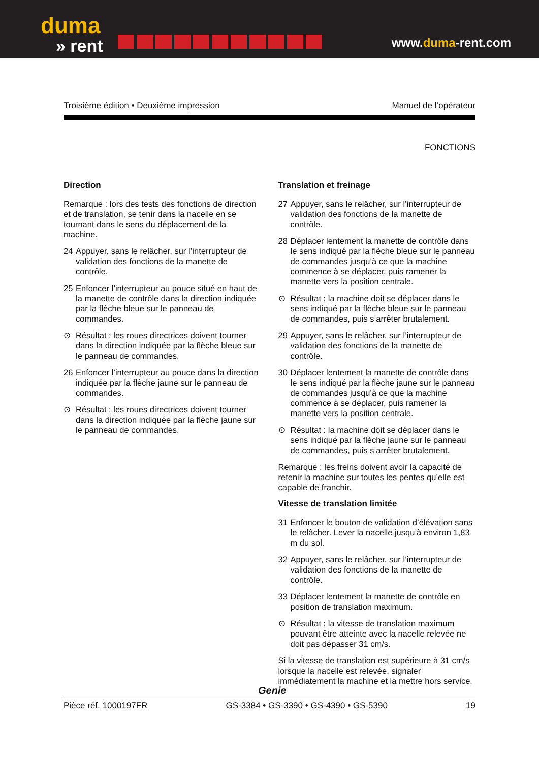duma
» rent
www.duma-rent.com
Troisième édition • Deuxième impression Manuel de l’opérateur
FONCTIONS
Direction
Remarque : lors des tests des fonctions de direction et de translation, se tenir dans la nacelle en se tournant dans le sens du déplacement de la machine.
24 Appuyer, sans le relâcher, sur l’interrupteur de validation des fonctions de la manette de contrôle.
25 Enfoncer l’interrupteur au pouce situé en haut de la manette de contrôle dans la direction indiquée par la flèche bleue sur le panneau de commandes.
⊙ Résultat : les roues directrices doivent tourner dans la direction indiquée par la flèche bleue sur le panneau de commandes.
26 Enfoncer l’interrupteur au pouce dans la direction indiquée par la flèche jaune sur le panneau de commandes.
⊙ Résultat : les roues directrices doivent tourner dans la direction indiquée par la flèche jaune sur le panneau de commandes.
Translation et freinage
27 Appuyer, sans le relâcher, sur l’interrupteur de validation des fonctions de la manette de contrôle.
28 Déplacer lentement la manette de contrôle dans le sens indiqué par la flèche bleue sur le panneau de commandes jusqu’à ce que la machine commence à se déplacer, puis ramener la manette vers la position centrale.
⊙ Résultat : la machine doit se déplacer dans le sens indiqué par la flèche bleue sur le panneau de commandes, puis s’arrêter brutalement.
29 Appuyer, sans le relâcher, sur l’interrupteur de validation des fonctions de la manette de contrôle.
30 Déplacer lentement la manette de contrôle dans le sens indiqué par la flèche jaune sur le panneau de commandes jusqu’à ce que la machine commence à se déplacer, puis ramener la manette vers la position centrale.
⊙ Résultat : la machine doit se déplacer dans le sens indiqué par la flèche jaune sur le panneau de commandes, puis s’arrêter brutalement.
Remarque : les freins doivent avoir la capacité de retenir la machine sur toutes les pentes qu’elle est capable de franchir.
Vitesse de translation limitée
31 Enfoncer le bouton de validation d’élévation sans le relâcher. Lever la nacelle jusqu’à environ 1,83 m du sol.
32 Appuyer, sans le relâcher, sur l’interrupteur de validation des fonctions de la manette de contrôle.
33 Déplacer lentement la manette de contrôle en position de translation maximum.
⊙ Résultat : la vitesse de translation maximum pouvant être atteinte avec la nacelle relevée ne doit pas dépasser 31 cm/s.
Si la vitesse de translation est supérieure à 31 cm/s lorsque la nacelle est relevée, signaler immédiatement la machine et la mettre hors service.
Genie
Pièce réf. 1000197FR GS-3384 • GS-3390 • GS-4390 • GS-5390 19